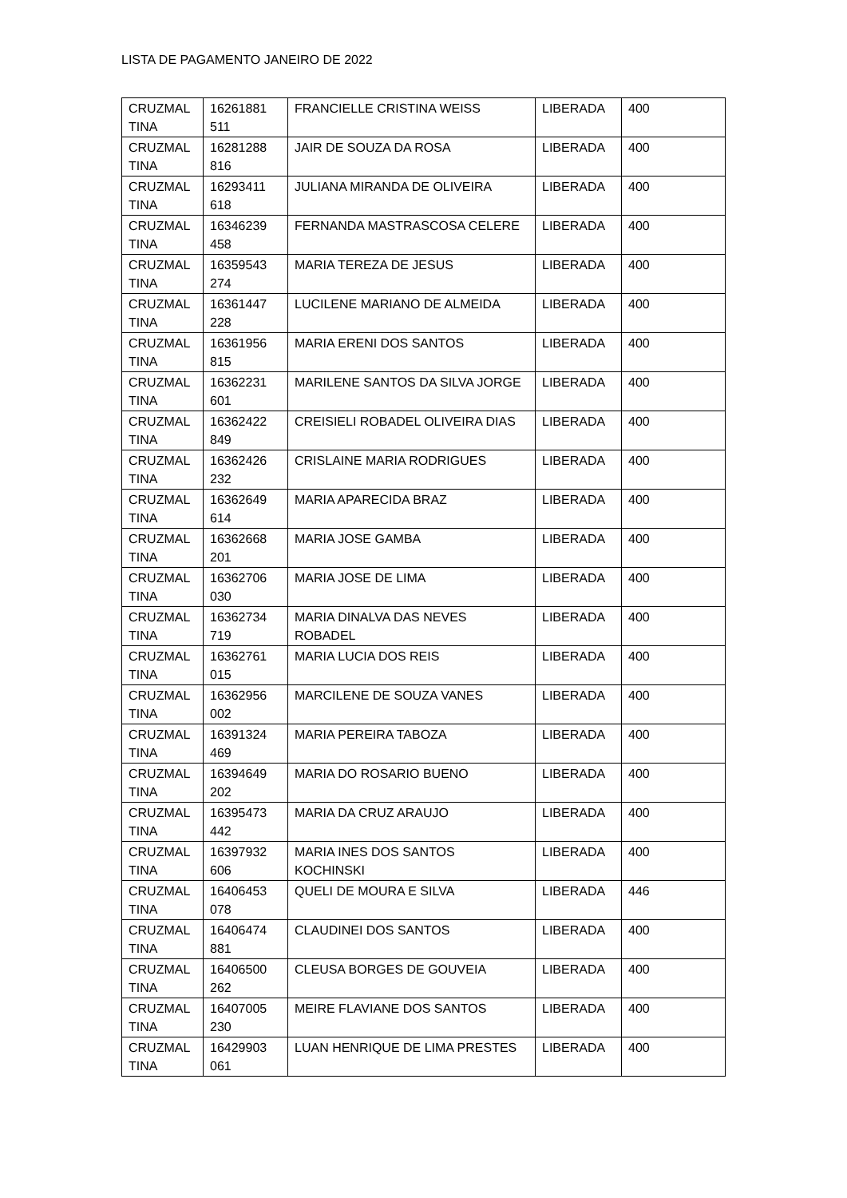LISTA DE PAGAMENTO JANEIRO DE 2022
| CRUZMAL TINA | 16261881 511 | FRANCIELLE CRISTINA WEISS | LIBERADA | 400 |
| CRUZMAL TINA | 16281288 816 | JAIR DE SOUZA DA ROSA | LIBERADA | 400 |
| CRUZMAL TINA | 16293411 618 | JULIANA MIRANDA DE OLIVEIRA | LIBERADA | 400 |
| CRUZMAL TINA | 16346239 458 | FERNANDA MASTRASCOSA CELERE | LIBERADA | 400 |
| CRUZMAL TINA | 16359543 274 | MARIA TEREZA DE JESUS | LIBERADA | 400 |
| CRUZMAL TINA | 16361447 228 | LUCILENE MARIANO DE ALMEIDA | LIBERADA | 400 |
| CRUZMAL TINA | 16361956 815 | MARIA ERENI DOS SANTOS | LIBERADA | 400 |
| CRUZMAL TINA | 16362231 601 | MARILENE SANTOS DA SILVA JORGE | LIBERADA | 400 |
| CRUZMAL TINA | 16362422 849 | CREISIELI ROBADEL OLIVEIRA DIAS | LIBERADA | 400 |
| CRUZMAL TINA | 16362426 232 | CRISLAINE MARIA RODRIGUES | LIBERADA | 400 |
| CRUZMAL TINA | 16362649 614 | MARIA APARECIDA BRAZ | LIBERADA | 400 |
| CRUZMAL TINA | 16362668 201 | MARIA JOSE GAMBA | LIBERADA | 400 |
| CRUZMAL TINA | 16362706 030 | MARIA JOSE DE LIMA | LIBERADA | 400 |
| CRUZMAL TINA | 16362734 719 | MARIA DINALVA DAS NEVES ROBADEL | LIBERADA | 400 |
| CRUZMAL TINA | 16362761 015 | MARIA LUCIA DOS REIS | LIBERADA | 400 |
| CRUZMAL TINA | 16362956 002 | MARCILENE DE SOUZA VANES | LIBERADA | 400 |
| CRUZMAL TINA | 16391324 469 | MARIA PEREIRA TABOZA | LIBERADA | 400 |
| CRUZMAL TINA | 16394649 202 | MARIA DO ROSARIO BUENO | LIBERADA | 400 |
| CRUZMAL TINA | 16395473 442 | MARIA DA CRUZ ARAUJO | LIBERADA | 400 |
| CRUZMAL TINA | 16397932 606 | MARIA INES DOS SANTOS KOCHINSKI | LIBERADA | 400 |
| CRUZMAL TINA | 16406453 078 | QUELI DE MOURA E SILVA | LIBERADA | 446 |
| CRUZMAL TINA | 16406474 881 | CLAUDINEI DOS SANTOS | LIBERADA | 400 |
| CRUZMAL TINA | 16406500 262 | CLEUSA BORGES DE GOUVEIA | LIBERADA | 400 |
| CRUZMAL TINA | 16407005 230 | MEIRE FLAVIANE DOS SANTOS | LIBERADA | 400 |
| CRUZMAL TINA | 16429903 061 | LUAN HENRIQUE DE LIMA PRESTES | LIBERADA | 400 |